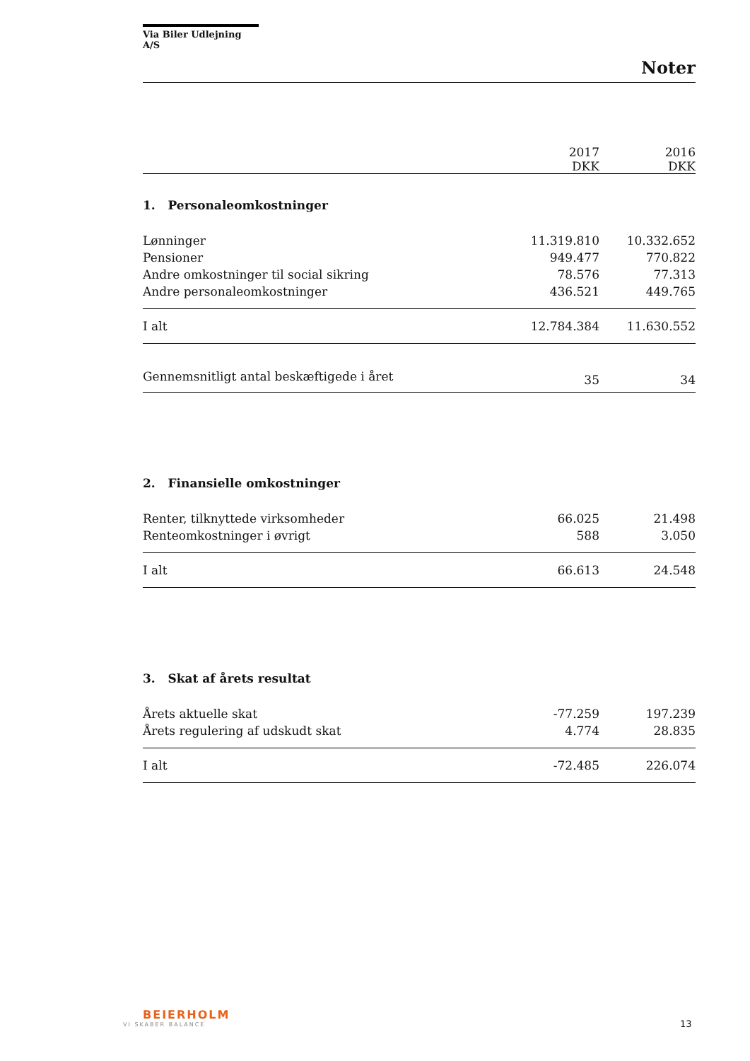Via Biler Udlejning A/S
Noter
| | 2017 | 2016 |
| | DKK | DKK |
| 1. Personaleomkostninger | | |
| Lønninger | 11.319.810 | 10.332.652 |
| Pensioner | 949.477 | 770.822 |
| Andre omkostninger til social sikring | 78.576 | 77.313 |
| Andre personaleomkostninger | 436.521 | 449.765 |
| I alt | 12.784.384 | 11.630.552 |
| Gennemsnitligt antal beskæftigede i året | 35 | 34 |
| 2. Finansielle omkostninger | | |
| Renter, tilknyttede virksomheder | 66.025 | 21.498 |
| Renteomkostninger i øvrigt | 588 | 3.050 |
| I alt | 66.613 | 24.548 |
| 3. Skat af årets resultat | | |
| Årets aktuelle skat | -77.259 | 197.239 |
| Årets regulering af udskudt skat | 4.774 | 28.835 |
| I alt | -72.485 | 226.074 |
BEIERHOLM
VI SKABER BALANCE
13